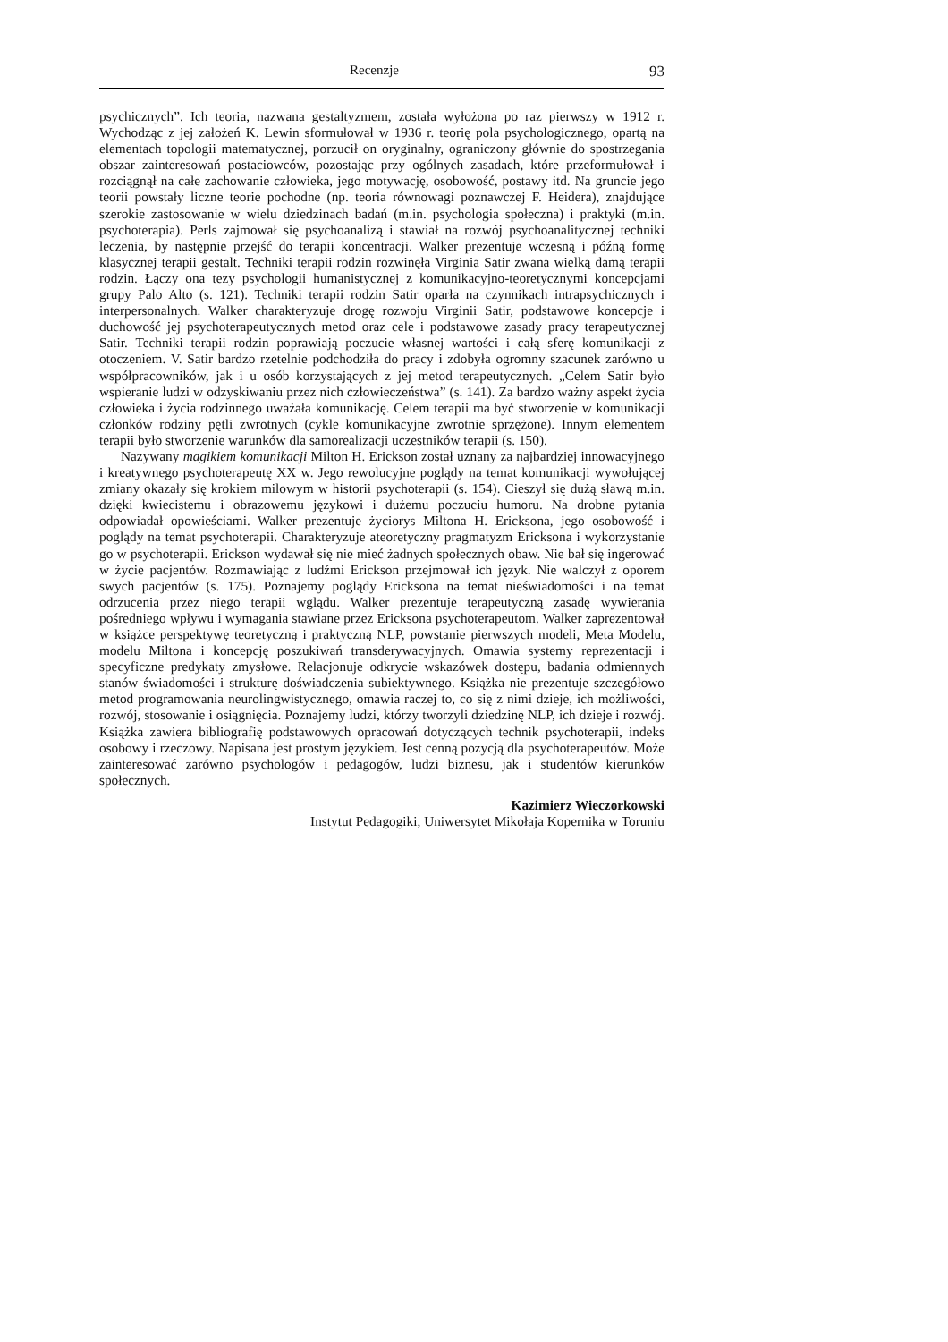Recenzje 93
psychicznych”. Ich teoria, nazwana gestaltyzmem, została wyłożona po raz pierwszy w 1912 r. Wychodząc z jej założeń K. Lewin sformułował w 1936 r. teorię pola psychologicznego, opartą na elementach topologii matematycznej, porzucił on oryginalny, ograniczony głównie do spostrzegania obszar zainteresowań postaciowców, pozostając przy ogólnych zasadach, które przeformułował i rozciągnął na całe zachowanie człowieka, jego motywację, osobowość, postawy itd. Na gruncie jego teorii powstały liczne teorie pochodne (np. teoria równowagi poznawczej F. Heidera), znajdujące szerokie zastosowanie w wielu dziedzinach badań (m.in. psychologia społeczna) i praktyki (m.in. psychoterapia). Perls zajmował się psychoanalizą i stawiał na rozwój psychoanalitycznej techniki leczenia, by następnie przejść do terapii koncentracji. Walker prezentuje wczesną i późną formę klasycznej terapii gestalt. Techniki terapii rodzin rozwinęła Virginia Satir zwana wielką damą terapii rodzin. Łączy ona tezy psychologii humanistycznej z komunikacyjno-teoretycznymi koncepcjami grupy Palo Alto (s. 121). Techniki terapii rodzin Satir oparła na czynnikach intrapsychicznych i interpersonalnych. Walker charakteryzuje drogę rozwoju Virginii Satir, podstawowe koncepcje i duchowość jej psychoterapeutycznych metod oraz cele i podstawowe zasady pracy terapeutycznej Satir. Techniki terapii rodzin poprawiają poczucie własnej wartości i całą sferę komunikacji z otoczeniem. V. Satir bardzo rzetelnie podchodziła do pracy i zdobyła ogromny szacunek zarówno u współpracowników, jak i u osób korzystających z jej metod terapeutycznych. „Celem Satir było wspieranie ludzi w odzyskiwaniu przez nich człowieczeństwa” (s. 141). Za bardzo ważny aspekt życia człowieka i życia rodzinnego uważała komunikację. Celem terapii ma być stworzenie w komunikacji członków rodziny pętli zwrotnych (cykle komunikacyjne zwrotnie sprzężone). Innym elementem terapii było stworzenie warunków dla samorealizacji uczestników terapii (s. 150).
Nazywany magikiem komunikacji Milton H. Erickson został uznany za najbardziej innowacyjnego i kreatywnego psychoterapeutę XX w. Jego rewolucyjne poglądy na temat komunikacji wywołującej zmiany okazały się krokiem milowym w historii psychoterapii (s. 154). Cieszył się dużą sławą m.in. dzięki kwiecistemu i obrazowemu językowi i dużemu poczuciu humoru. Na drobne pytania odpowiadał opowieściami. Walker prezentuje życiorys Miltona H. Ericksona, jego osobowość i poglądy na temat psychoterapii. Charakteryzuje ateoretyczny pragmatyzm Ericksona i wykorzystanie go w psychoterapii. Erickson wydawał się nie mieć żadnych społecznych obaw. Nie bał się ingerować w życie pacjentów. Rozmawiając z ludźmi Erickson przejmował ich język. Nie walczył z oporem swych pacjentów (s. 175). Poznajemy poglądy Ericksona na temat nieświadomości i na temat odrzucenia przez niego terapii wglądu. Walker prezentuje terapeutyczną zasadę wywierania pośredniego wpływu i wymagania stawiane przez Ericksona psychoterapeutom. Walker zaprezentował w książce perspektywę teoretyczną i praktyczną NLP, powstanie pierwszych modeli, Meta Modelu, modelu Miltona i koncepcję poszukiwań transderywacyjnych. Omawia systemy reprezentacji i specyficzne predykaty zmysłowe. Relacjonuje odkrycie wskazówek dostępu, badania odmiennych stanów świadomości i strukturę doświadczenia subiektywnego. Książka nie prezentuje szczegółowo metod programowania neurolingwistycznego, omawia raczej to, co się z nimi dzieje, ich możliwości, rozwój, stosowanie i osiągnięcia. Poznajemy ludzi, którzy tworzyli dziedzinę NLP, ich dzieje i rozwój. Książka zawiera bibliografię podstawowych opracowań dotyczących technik psychoterapii, indeks osobowy i rzeczowy. Napisana jest prostym językiem. Jest cenną pozycją dla psychoterapeutów. Może zainteresować zarówno psychologów i pedagogów, ludzi biznesu, jak i studentów kierunków społecznych.
Kazimierz Wieczorkowski
Instytut Pedagogiki, Uniwersytet Mikołaja Kopernika w Toruniu